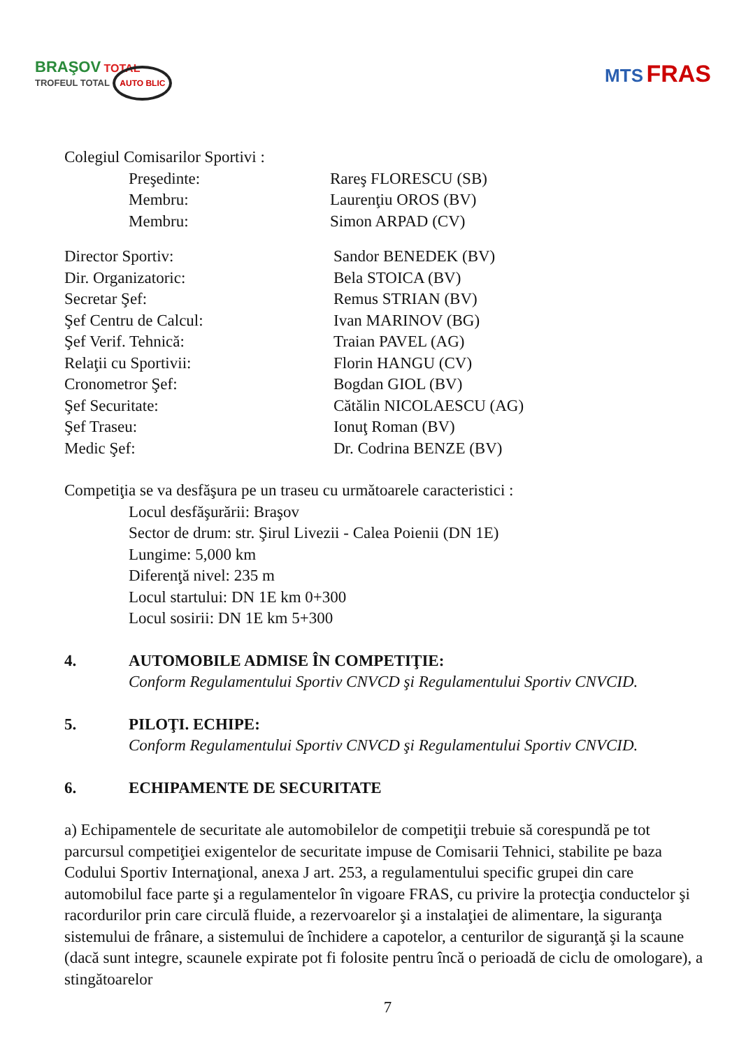BRAŞOV TOTAL
TROFEUL TOTAL AUTO BLIC
MTS FRAS
Colegiul Comisarilor Sportivi :
Preşedinte: Rareş FLORESCU (SB)
Membru: Laurenţiu OROS (BV)
Membru: Simon ARPAD (CV)
Director Sportiv: Sandor BENEDEK (BV)
Dir. Organizatoric: Bela STOICA (BV)
Secretar Şef: Remus STRIAN (BV)
Şef Centru de Calcul: Ivan MARINOV (BG)
Şef Verif. Tehnică: Traian PAVEL (AG)
Relaţii cu Sportivii: Florin HANGU (CV)
Cronometror Şef: Bogdan GIOL (BV)
Şef Securitate: Cătălin NICOLAESCU (AG)
Şef Traseu: Ionuţ Roman (BV)
Medic Şef: Dr. Codrina BENZE (BV)
Competiţia se va desfăşura pe un traseu cu următoarele caracteristici :
Locul desfăşurării: Braşov
Sector de drum: str. Şirul Livezii - Calea Poienii (DN 1E)
Lungime: 5,000 km
Diferenţă nivel: 235 m
Locul startului: DN 1E km 0+300
Locul sosirii: DN 1E km 5+300
4. AUTOMOBILE ADMISE ÎN COMPETIŢIE:
Conform Regulamentului Sportiv CNVCD şi Regulamentului Sportiv CNVCID.
5. PILOŢI. ECHIPE:
Conform Regulamentului Sportiv CNVCD şi Regulamentului Sportiv CNVCID.
6. ECHIPAMENTE DE SECURITATE
a) Echipamentele de securitate ale automobilelor de competiţii trebuie să corespundă pe tot parcursul competiţiei exigentelor de securitate impuse de Comisarii Tehnici, stabilite pe baza Codului Sportiv Internaţional, anexa J art. 253, a regulamentului specific grupei din care automobilul face parte şi a regulamentelor în vigoare FRAS, cu privire la protecţia conductelor şi racordurilor prin care circulă fluide, a rezervoarelor şi a instalaţiei de alimentare, la siguranţa sistemului de frânare, a sistemului de închidere a capotelor, a centurilor de siguranţă şi la scaune (dacă sunt integre, scaunele expirate pot fi folosite pentru încă o perioadă de ciclu de omologare), a stingătoarelor
7